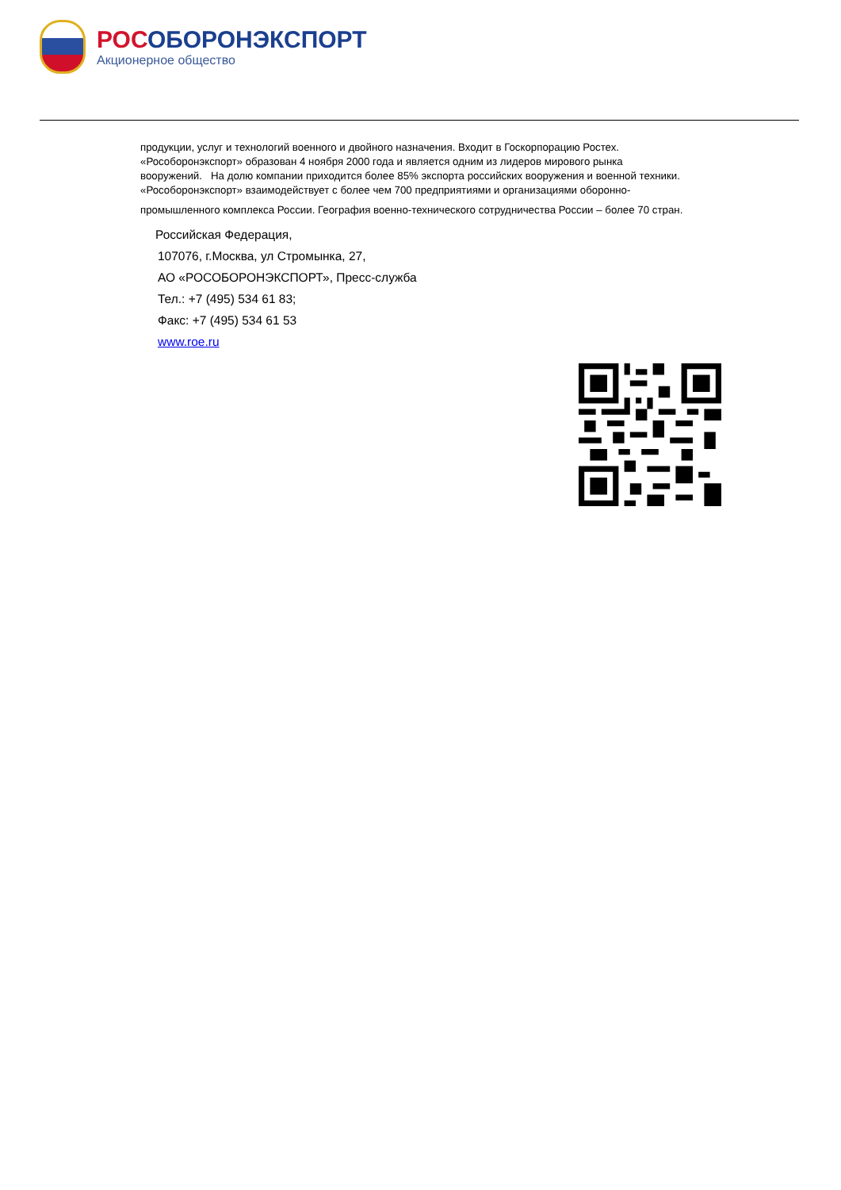РОСОБОРОНЭКСПОРТ
Акционерное общество
продукции, услуг и технологий военного и двойного назначения. Входит в Госкорпорацию Ростех.
«Рособоронэкспорт» образован 4 ноября 2000 года и является одним из лидеров мирового рынка
вооружений. На долю компании приходится более 85% экспорта российских вооружения и военной техники.
«Рособоронэкспорт» взаимодействует с более чем 700 предприятиями и организациями оборонно-
промышленного комплекса России. География военно-технического сотрудничества России – более 70 стран.
Российская Федерация,
107076, г.Москва, ул Стромынка, 27,
АО «РОСОБОРОНЭКСПОРТ», Пресс-служба
Тел.: +7 (495) 534 61 83;
Факс: +7 (495) 534 61 53
www.roe.ru